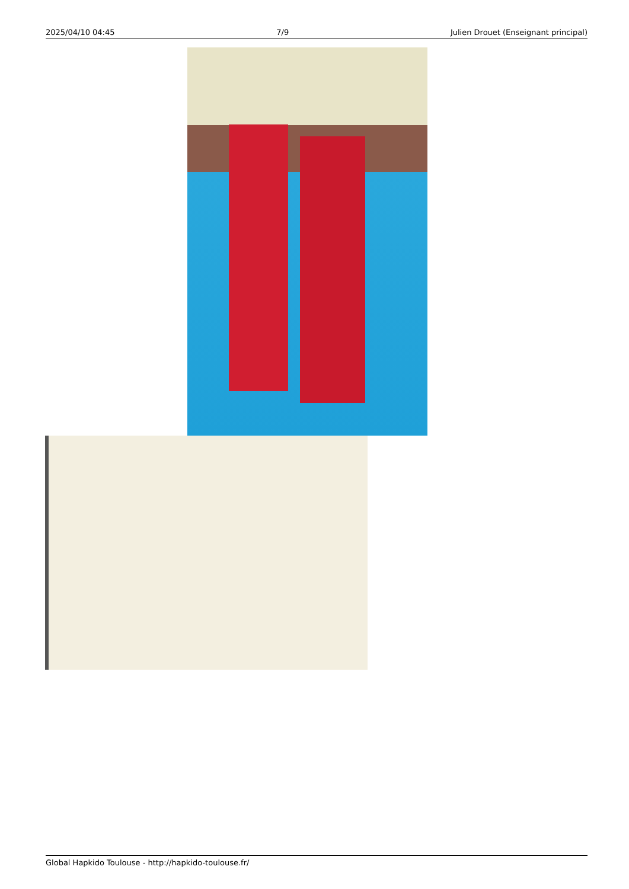2025/04/10 04:45 7/9 Julien Drouet (Enseignant principal)
Global Hapkido Toulouse - http://hapkido-toulouse.fr/